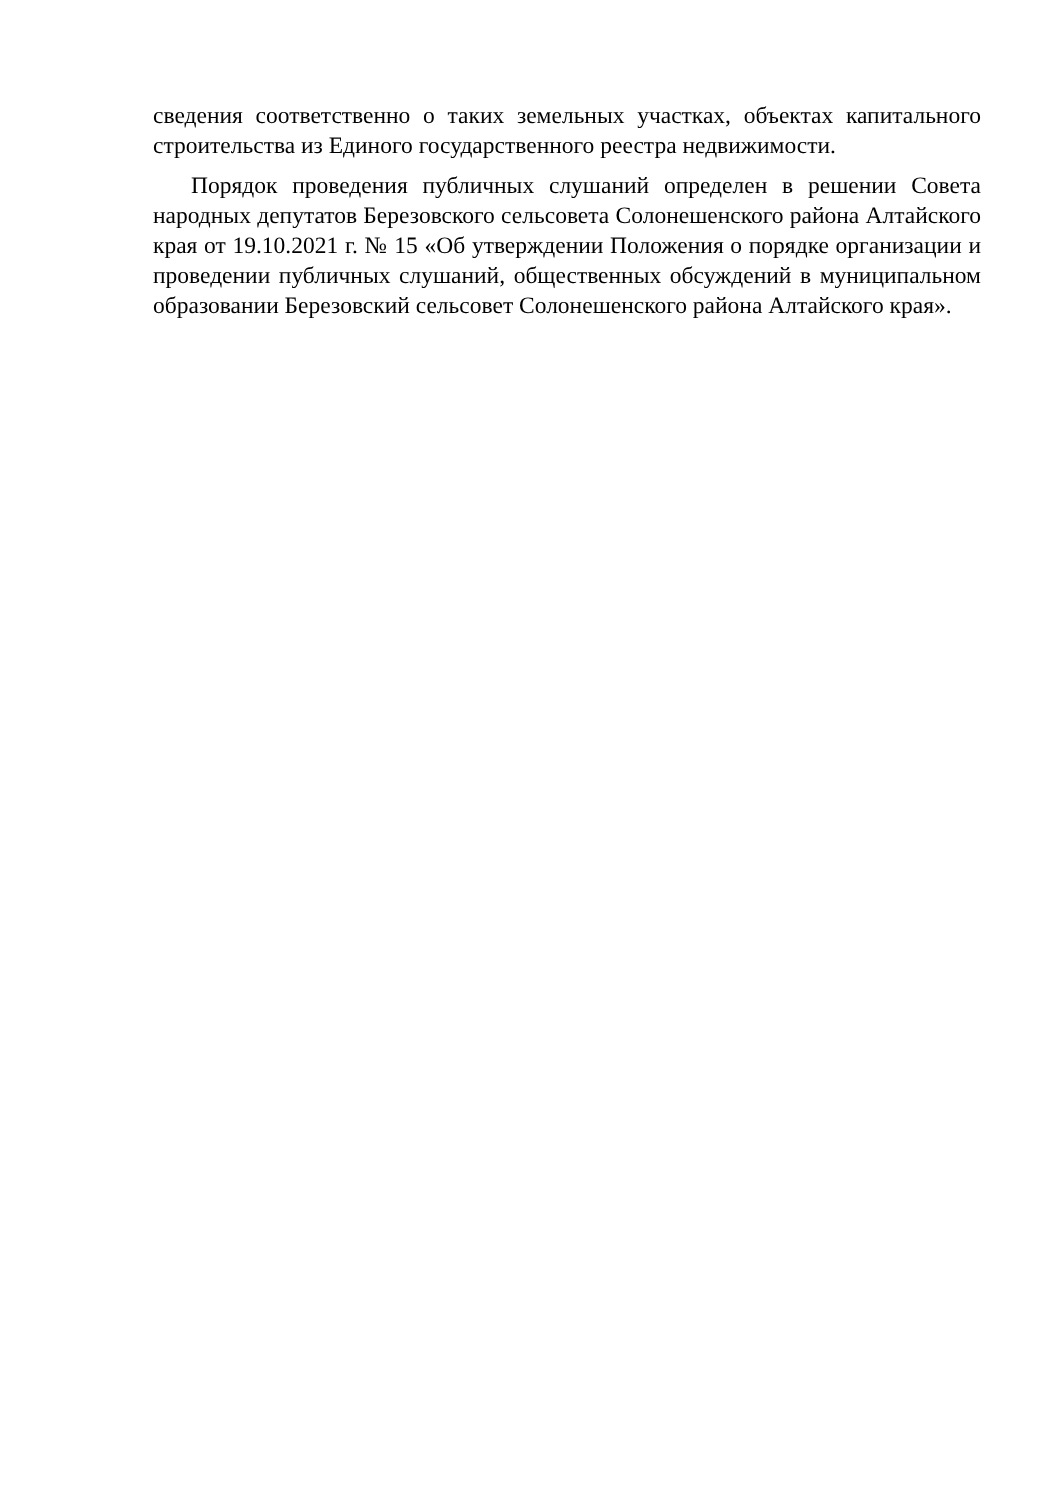сведения соответственно о таких земельных участках, объектах капитального строительства из Единого государственного реестра недвижимости.
Порядок проведения публичных слушаний определен в решении Совета народных депутатов Березовского сельсовета Солонешенского района Алтайского края от 19.10.2021 г. № 15 «Об утверждении Положения о порядке организации и проведении публичных слушаний, общественных обсуждений в муниципальном образовании Березовский сельсовет Солонешенского района Алтайского края».